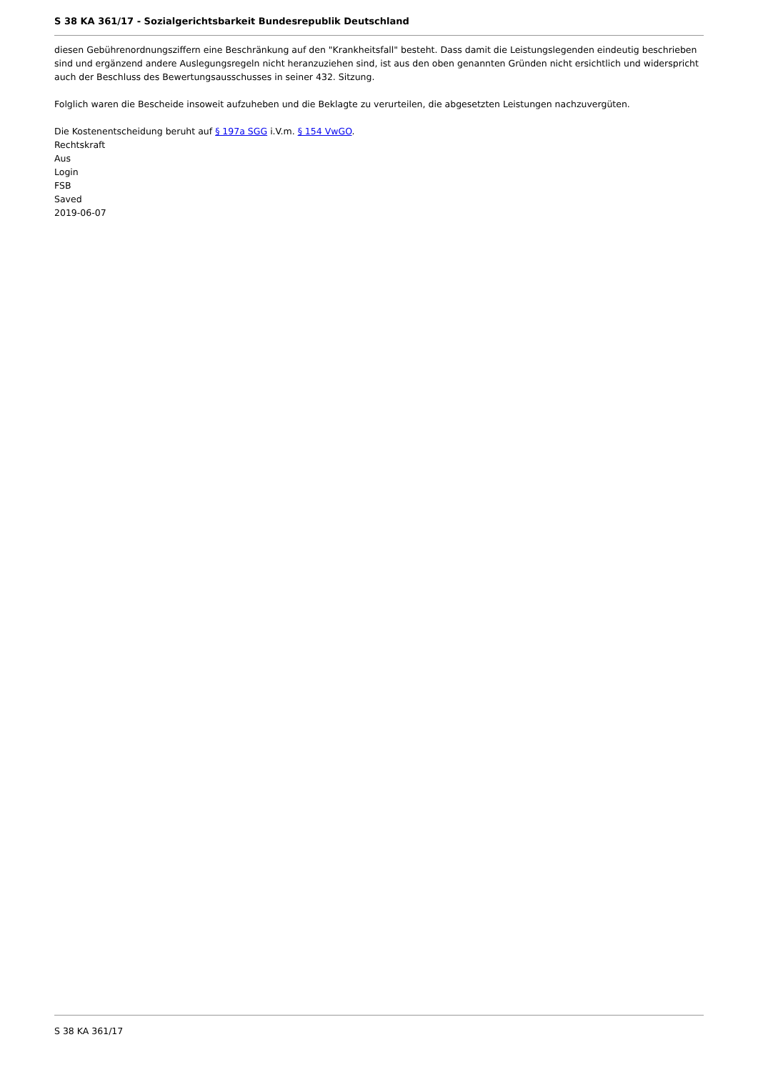S 38 KA 361/17 - Sozialgerichtsbarkeit Bundesrepublik Deutschland
diesen Gebührenordnungsziffern eine Beschränkung auf den "Krankheitsfall" besteht. Dass damit die Leistungslegenden eindeutig beschrieben sind und ergänzend andere Auslegungsregeln nicht heranzuziehen sind, ist aus den oben genannten Gründen nicht ersichtlich und widerspricht auch der Beschluss des Bewertungsausschusses in seiner 432. Sitzung.
Folglich waren die Bescheide insoweit aufzuheben und die Beklagte zu verurteilen, die abgesetzten Leistungen nachzuvergüten.
Die Kostenentscheidung beruht auf § 197a SGG i.V.m. § 154 VwGO.
Rechtskraft
Aus
Login
FSB
Saved
2019-06-07
S 38 KA 361/17